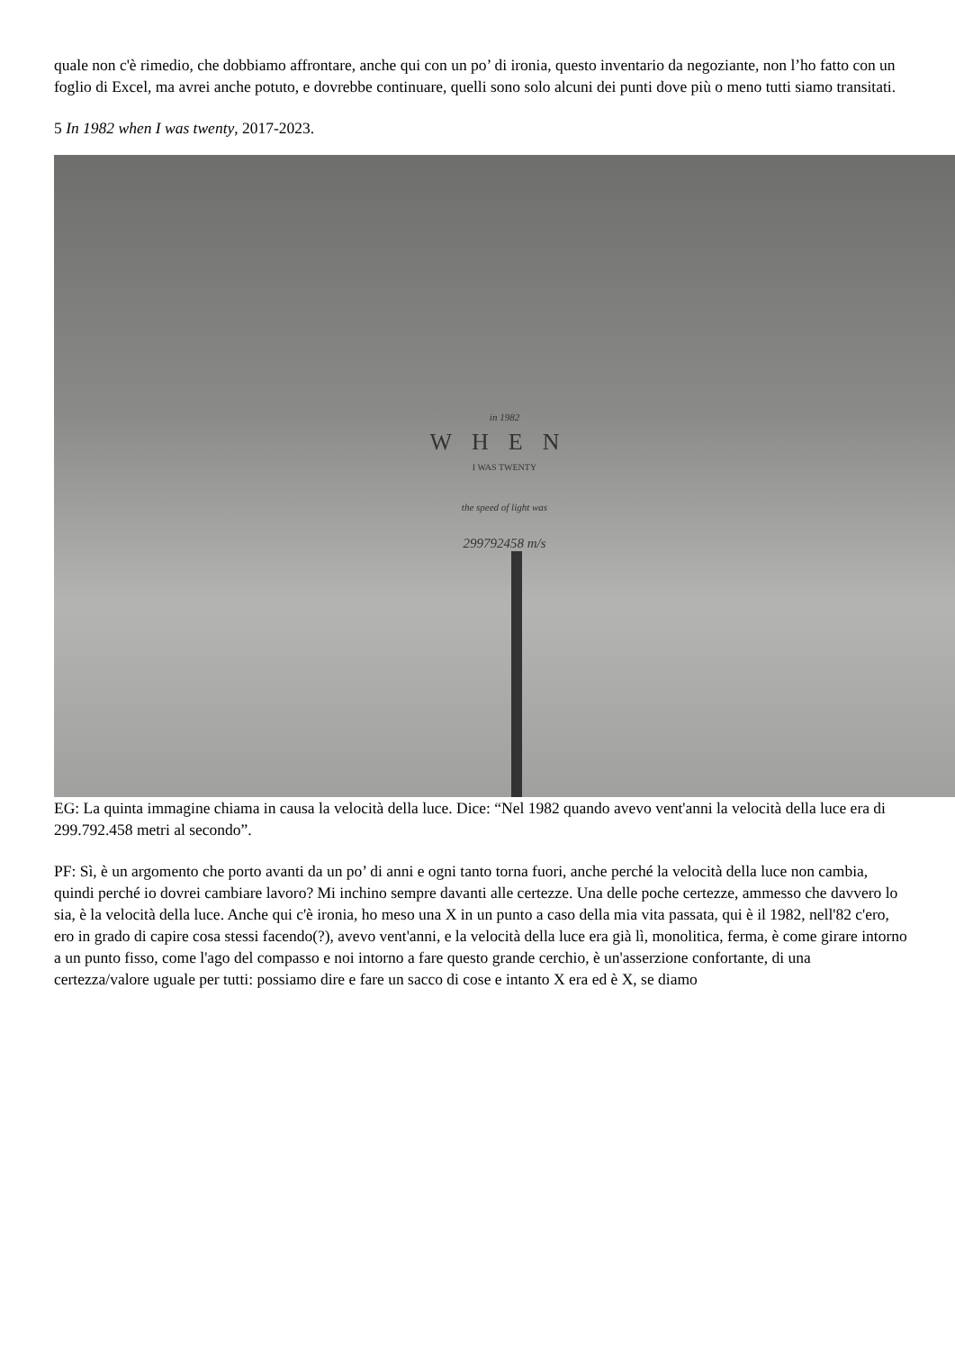quale non c'è rimedio, che dobbiamo affrontare, anche qui con un po’ di ironia, questo inventario da negoziante, non l’ho fatto con un foglio di Excel, ma avrei anche potuto, e dovrebbe continuare, quelli sono solo alcuni dei punti dove più o meno tutti siamo transitati.
5 In 1982 when I was twenty, 2017-2023.
in 1982
WHEN
I WAS TWENTY
the speed of light was
299792458 m/s
EG: La quinta immagine chiama in causa la velocità della luce. Dice: “Nel 1982 quando avevo vent'anni la velocità della luce era di 299.792.458 metri al secondo”.
PF: Sì, è un argomento che porto avanti da un po’ di anni e ogni tanto torna fuori, anche perché la velocità della luce non cambia, quindi perché io dovrei cambiare lavoro? Mi inchino sempre davanti alle certezze. Una delle poche certezze, ammesso che davvero lo sia, è la velocità della luce. Anche qui c'è ironia, ho meso una X in un punto a caso della mia vita passata, qui è il 1982, nell'82 c'ero, ero in grado di capire cosa stessi facendo(?), avevo vent'anni, e la velocità della luce era già lì, monolitica, ferma, è come girare intorno a un punto fisso, come l'ago del compasso e noi intorno a fare questo grande cerchio, è un'asserzione confortante, di una certezza/valore uguale per tutti: possiamo dire e fare un sacco di cose e intanto X era ed è X, se diamo